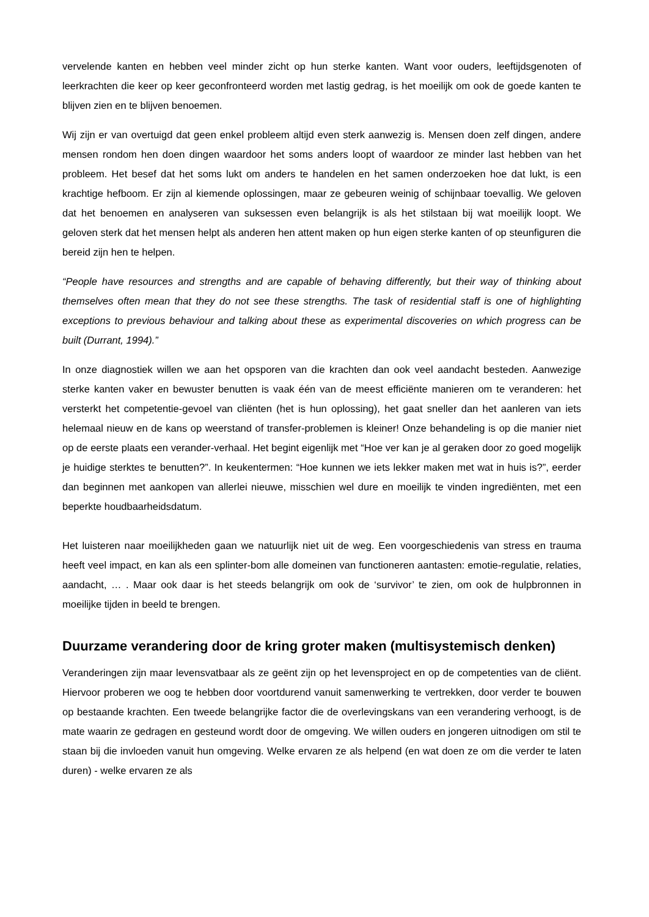vervelende kanten en hebben veel minder zicht op hun sterke kanten. Want voor ouders, leeftijdsgenoten of leerkrachten die keer op keer geconfronteerd worden met lastig gedrag, is het moeilijk om ook de goede kanten te blijven zien en te blijven benoemen.
Wij zijn er van overtuigd dat geen enkel probleem altijd even sterk aanwezig is. Mensen doen zelf dingen, andere mensen rondom hen doen dingen waardoor het soms anders loopt of waardoor ze minder last hebben van het probleem. Het besef dat het soms lukt om anders te handelen en het samen onderzoeken hoe dat lukt, is een krachtige hefboom. Er zijn al kiemende oplossingen, maar ze gebeuren weinig of schijnbaar toevallig. We geloven dat het benoemen en analyseren van suksessen even belangrijk is als het stilstaan bij wat moeilijk loopt. We geloven sterk dat het mensen helpt als anderen hen attent maken op hun eigen sterke kanten of op steunfiguren die bereid zijn hen te helpen.
“People have resources and strengths and are capable of behaving differently, but their way of thinking about themselves often mean that they do not see these strengths. The task of residential staff is one of highlighting exceptions to previous behaviour and talking about these as experimental discoveries on which progress can be built (Durrant, 1994).”
In onze diagnostiek willen we aan het opsporen van die krachten dan ook veel aandacht besteden. Aanwezige sterke kanten vaker en bewuster benutten is vaak één van de meest efficiënte manieren om te veranderen: het versterkt het competentie-gevoel van cliënten (het is hun oplossing), het gaat sneller dan het aanleren van iets helemaal nieuw en de kans op weerstand of transfer-problemen is kleiner! Onze behandeling is op die manier niet op de eerste plaats een verander-verhaal. Het begint eigenlijk met “Hoe ver kan je al geraken door zo goed mogelijk je huidige sterktes te benutten?”. In keukentermen: “Hoe kunnen we iets lekker maken met wat in huis is?”, eerder dan beginnen met aankopen van allerlei nieuwe, misschien wel dure en moeilijk te vinden ingrediënten, met een beperkte houdbaarheidsdatum.
Het luisteren naar moeilijkheden gaan we natuurlijk niet uit de weg. Een voorgeschiedenis van stress en trauma heeft veel impact, en kan als een splinter-bom alle domeinen van functioneren aantasten: emotie-regulatie, relaties, aandacht, … . Maar ook daar is het steeds belangrijk om ook de ‘survivor’ te zien, om ook de hulpbronnen in moeilijke tijden in beeld te brengen.
Duurzame verandering door de kring groter maken (multisystemisch denken)
Veranderingen zijn maar levensvatbaar als ze geënt zijn op het levensproject en op de competenties van de cliënt. Hiervoor proberen we oog te hebben door voortdurend vanuit samenwerking te vertrekken, door verder te bouwen op bestaande krachten. Een tweede belangrijke factor die de overlevingskans van een verandering verhoogt, is de mate waarin ze gedragen en gesteund wordt door de omgeving. We willen ouders en jongeren uitnodigen om stil te staan bij die invloeden vanuit hun omgeving. Welke ervaren ze als helpend (en wat doen ze om die verder te laten duren) - welke ervaren ze als